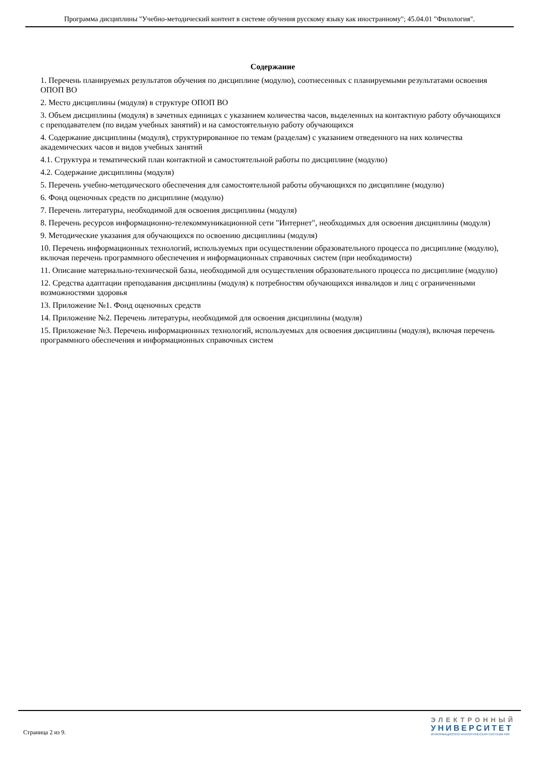Программа дисциплины "Учебно-методический контент в системе обучения русскому языку как иностранному"; 45.04.01 "Филология".
Содержание
1. Перечень планируемых результатов обучения по дисциплине (модулю), соотнесенных с планируемыми результатами освоения ОПОП ВО
2. Место дисциплины (модуля) в структуре ОПОП ВО
3. Объем дисциплины (модуля) в зачетных единицах с указанием количества часов, выделенных на контактную работу обучающихся с преподавателем (по видам учебных занятий) и на самостоятельную работу обучающихся
4. Содержание дисциплины (модуля), структурированное по темам (разделам) с указанием отведенного на них количества академических часов и видов учебных занятий
4.1. Структура и тематический план контактной и самостоятельной работы по дисциплине (модулю)
4.2. Содержание дисциплины (модуля)
5. Перечень учебно-методического обеспечения для самостоятельной работы обучающихся по дисциплине (модулю)
6. Фонд оценочных средств по дисциплине (модулю)
7. Перечень литературы, необходимой для освоения дисциплины (модуля)
8. Перечень ресурсов информационно-телекоммуникационной сети "Интернет", необходимых для освоения дисциплины (модуля)
9. Методические указания для обучающихся по освоению дисциплины (модуля)
10. Перечень информационных технологий, используемых при осуществлении образовательного процесса по дисциплине (модулю), включая перечень программного обеспечения и информационных справочных систем (при необходимости)
11. Описание материально-технической базы, необходимой для осуществления образовательного процесса по дисциплине (модулю)
12. Средства адаптации преподавания дисциплины (модуля) к потребностям обучающихся инвалидов и лиц с ограниченными возможностями здоровья
13. Приложение №1. Фонд оценочных средств
14. Приложение №2. Перечень литературы, необходимой для освоения дисциплины (модуля)
15. Приложение №3. Перечень информационных технологий, используемых для освоения дисциплины (модуля), включая перечень программного обеспечения и информационных справочных систем
Страница 2 из 9.
ЭЛЕКТРОННЫЙ
УНИВЕРСИТЕТ
ИНФОРМАЦИОННО-АНАЛИТИЧЕСКАЯ СИСТЕМА КФУ